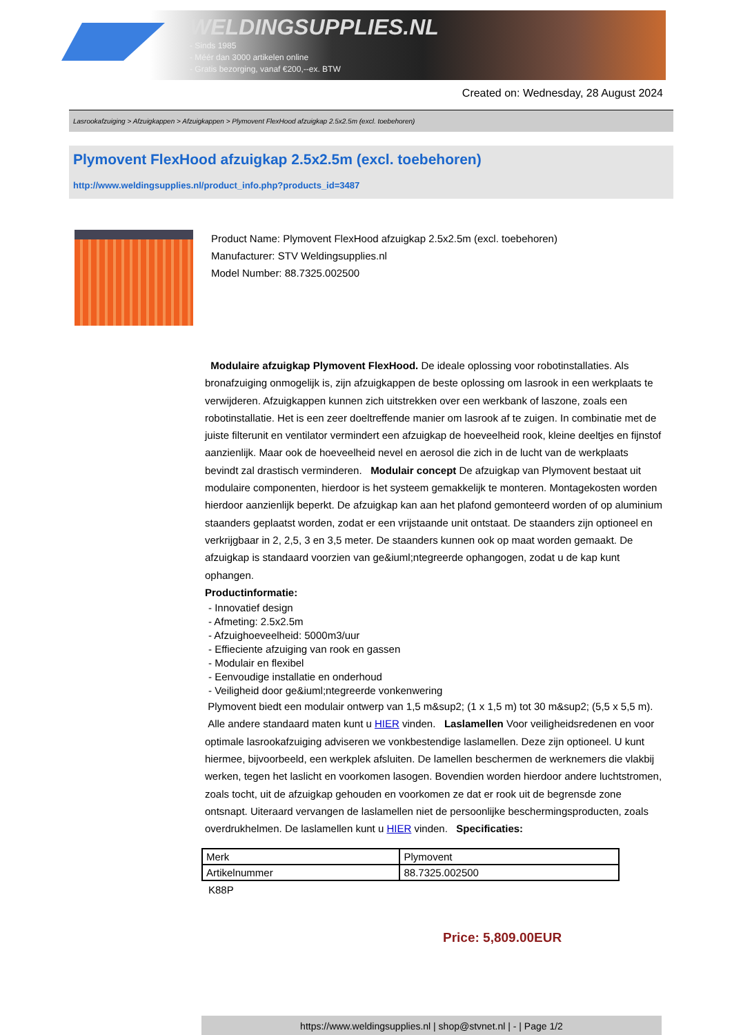WELDINGSUPPLIES.NL
- Sinds 1985
- Méér dan 3000 artikelen online
- Gratis bezorging, vanaf €200,--ex. BTW
Created on: Wednesday, 28 August 2024
Lasrookafzuiging > Afzuigkappen > Afzuigkappen > Plymovent FlexHood afzuigkap 2.5x2.5m (excl. toebehoren)
Plymovent FlexHood afzuigkap 2.5x2.5m (excl. toebehoren)
http://www.weldingsupplies.nl/product_info.php?products_id=3487
Product Name: Plymovent FlexHood afzuigkap 2.5x2.5m (excl. toebehoren)
Manufacturer: STV Weldingsupplies.nl
Model Number: 88.7325.002500
Modulaire afzuigkap Plymovent FlexHood. De ideale oplossing voor robotinstallaties. Als bronafzuiging onmogelijk is, zijn afzuigkappen de beste oplossing om lasrook in een werkplaats te verwijderen. Afzuigkappen kunnen zich uitstrekken over een werkbank of laszone, zoals een robotinstallatie. Het is een zeer doeltreffende manier om lasrook af te zuigen. In combinatie met de juiste filterunit en ventilator vermindert een afzuigkap de hoeveelheid rook, kleine deeltjes en fijnstof aanzienlijk. Maar ook de hoeveelheid nevel en aerosol die zich in de lucht van de werkplaats bevindt zal drastisch verminderen. Modulair concept De afzuigkap van Plymovent bestaat uit modulaire componenten, hierdoor is het systeem gemakkelijk te monteren. Montagekosten worden hierdoor aanzienlijk beperkt. De afzuigkap kan aan het plafond gemonteerd worden of op aluminium staanders geplaatst worden, zodat er een vrijstaande unit ontstaat. De staanders zijn optioneel en verkrijgbaar in 2, 2,5, 3 en 3,5 meter. De staanders kunnen ook op maat worden gemaakt. De afzuigkap is standaard voorzien van ge&iuml;ntegreerde ophangogen, zodat u de kap kunt ophangen.
Productinformatie:
- Innovatief design
- Afmeting: 2.5x2.5m
- Afzuighoeveelheid: 5000m3/uur
- Effieciente afzuiging van rook en gassen
- Modulair en flexibel
- Eenvoudige installatie en onderhoud
- Veiligheid door ge&iuml;ntegreerde vonkenwering
Plymovent biedt een modulair ontwerp van 1,5 m&sup2; (1 x 1,5 m) tot 30 m&sup2; (5,5 x 5,5 m). Alle andere standaard maten kunt u HIER vinden. Laslamellen Voor veiligheidsredenen en voor optimale lasrookafzuiging adviseren we vonkbestendige laslamellen. Deze zijn optioneel. U kunt hiermee, bijvoorbeeld, een werkplek afsluiten. De lamellen beschermen de werknemers die vlakbij werken, tegen het laslicht en voorkomen lasogen. Bovendien worden hierdoor andere luchtstromen, zoals tocht, uit de afzuigkap gehouden en voorkomen ze dat er rook uit de begrensde zone ontsnapt. Uiteraard vervangen de laslamellen niet de persoonlijke beschermingsproducten, zoals overdrukhelmen. De laslamellen kunt u HIER vinden. Specificaties:
| Merk | Plymovent |
| Artikelnummer | 88.7325.002500 |
K88P
Price: 5,809.00EUR
https://www.weldingsupplies.nl | shop@stvnet.nl | - | Page 1/2